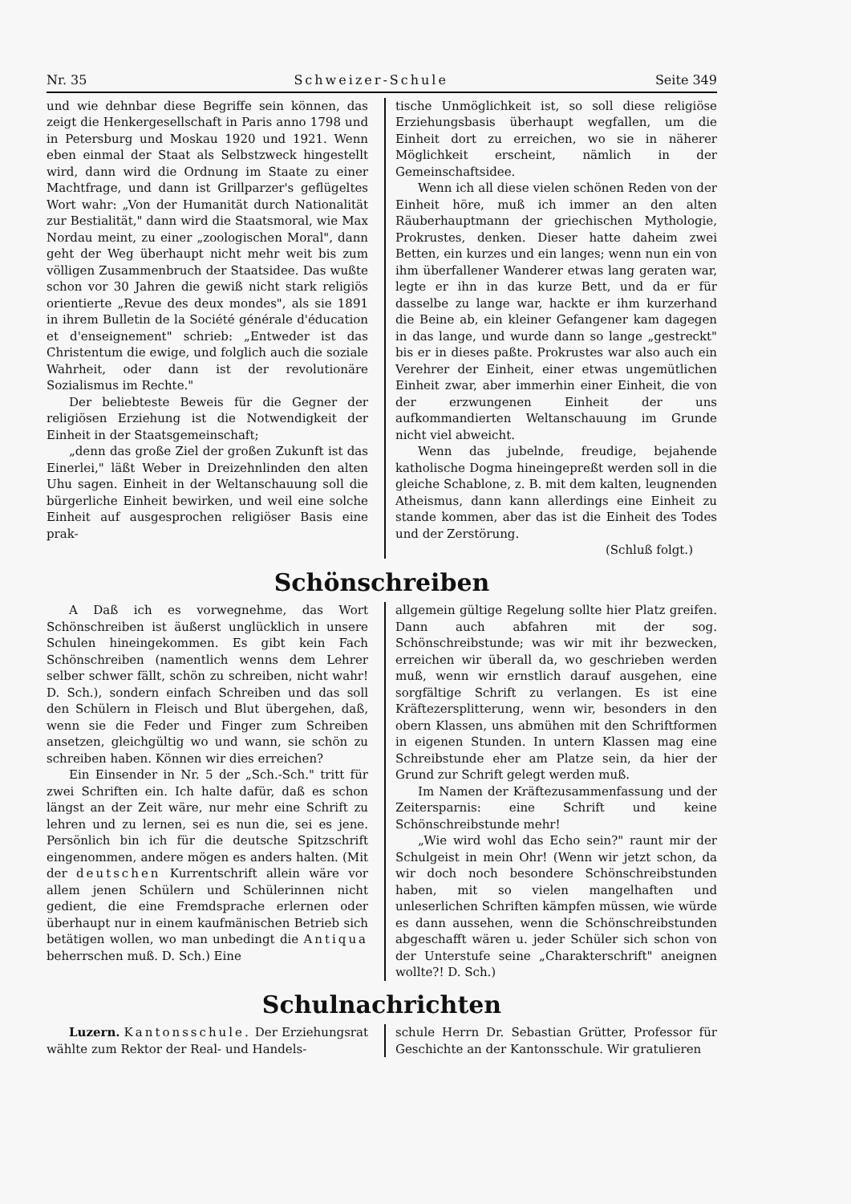Nr. 35 Schweizer-Schule Seite 349
und wie dehnbar diese Begriffe sein können, das zeigt die Henkergesellschaft in Paris anno 1798 und in Petersburg und Moskau 1920 und 1921. Wenn eben einmal der Staat als Selbstzweck hingestellt wird, dann wird die Ordnung im Staate zu einer Machtfrage, und dann ist Grillparzer's geflügeltes Wort wahr: „Von der Humanität durch Nationalität zur Bestialität," dann wird die Staatsmoral, wie Max Nordau meint, zu einer „zoologischen Moral", dann geht der Weg überhaupt nicht mehr weit bis zum völligen Zusammenbruch der Staatsidee. Das wußte schon vor 30 Jahren die gewiß nicht stark religiös orientierte „Revue des deux mondes", als sie 1891 in ihrem Bulletin de la Société générale d'éducation et d'enseignement" schrieb: „Entweder ist das Christentum die ewige, und folglich auch die soziale Wahrheit, oder dann ist der revolutionäre Sozialismus im Rechte."
Der beliebteste Beweis für die Gegner der religiösen Erziehung ist die Notwendigkeit der Einheit in der Staatsgemeinschaft;
„denn das große Ziel der großen Zukunft ist das Einerlei," läßt Weber in Dreizehnlinden den alten Uhu sagen. Einheit in der Weltanschauung soll die bürgerliche Einheit bewirken, und weil eine solche Einheit auf ausgesprochen religiöser Basis eine prak-
tische Unmöglichkeit ist, so soll diese religiöse Erziehungsbasis überhaupt wegfallen, um die Einheit dort zu erreichen, wo sie in näherer Möglichkeit erscheint, nämlich in der Gemeinschaftsidee.
Wenn ich all diese vielen schönen Reden von der Einheit höre, muß ich immer an den alten Räuberhauptmann der griechischen Mythologie, Prokrustes, denken. Dieser hatte daheim zwei Betten, ein kurzes und ein langes; wenn nun ein von ihm überfallener Wanderer etwas lang geraten war, legte er ihn in das kurze Bett, und da er für dasselbe zu lange war, hackte er ihm kurzerhand die Beine ab, ein kleiner Gefangener kam dagegen in das lange, und wurde dann so lange „gestreckt" bis er in dieses paßte. Prokrustes war also auch ein Verehrer der Einheit, einer etwas ungemütlichen Einheit zwar, aber immerhin einer Einheit, die von der erzwungenen Einheit der uns aufkommandierten Weltanschauung im Grunde nicht viel abweicht.
Wenn das jubelnde, freudige, bejahende katholische Dogma hineingepreßt werden soll in die gleiche Schablone, z. B. mit dem kalten, leugnenden Atheismus, dann kann allerdings eine Einheit zu stande kommen, aber das ist die Einheit des Todes und der Zerstörung.
(Schluß folgt.)
Schönschreiben
A Daß ich es vorwegnehme, das Wort Schönschreiben ist äußerst unglücklich in unsere Schulen hineingekommen. Es gibt kein Fach Schönschreiben (namentlich wenns dem Lehrer selber schwer fällt, schön zu schreiben, nicht wahr! D. Sch.), sondern einfach Schreiben und das soll den Schülern in Fleisch und Blut übergehen, daß, wenn sie die Feder und Finger zum Schreiben ansetzen, gleichgültig wo und wann, sie schön zu schreiben haben. Können wir dies erreichen?
Ein Einsender in Nr. 5 der „Sch.-Sch." tritt für zwei Schriften ein. Ich halte dafür, daß es schon längst an der Zeit wäre, nur mehr eine Schrift zu lehren und zu lernen, sei es nun die, sei es jene. Persönlich bin ich für die deutsche Spitzschrift eingenommen, andere mögen es anders halten. (Mit der deutschen Kurrentschrift allein wäre vor allem jenen Schülern und Schülerinnen nicht gedient, die eine Fremdsprache erlernen oder überhaupt nur in einem kaufmänischen Betrieb sich betätigen wollen, wo man unbedingt die Antiqua beherrschen muß. D. Sch.) Eine
allgemein gültige Regelung sollte hier Platz greifen. Dann auch abfahren mit der sog. Schönschreibstunde; was wir mit ihr bezwecken, erreichen wir überall da, wo geschrieben werden muß, wenn wir ernstlich darauf ausgehen, eine sorgfältige Schrift zu verlangen. Es ist eine Kräftezersplitterung, wenn wir, besonders in den obern Klassen, uns abmühen mit den Schriftformen in eigenen Stunden. In untern Klassen mag eine Schreibstunde eher am Platze sein, da hier der Grund zur Schrift gelegt werden muß.
Im Namen der Kräftezusammenfassung und der Zeitersparnis: eine Schrift und keine Schönschreibstunde mehr!
„Wie wird wohl das Echo sein?" raunt mir der Schulgeist in mein Ohr! (Wenn wir jetzt schon, da wir doch noch besondere Schönschreibstunden haben, mit so vielen mangelhaften und unleserlichen Schriften kämpfen müssen, wie würde es dann aussehen, wenn die Schönschreibstunden abgeschafft wären u. jeder Schüler sich schon von der Unterstufe seine „Charakterschrift" aneignen wollte?! D. Sch.)
Schulnachrichten
Luzern. Kantonsschule. Der Erziehungsrat wählte zum Rektor der Real- und Handels-
schule Herrn Dr. Sebastian Grütter, Professor für Geschichte an der Kantonsschule. Wir gratulieren